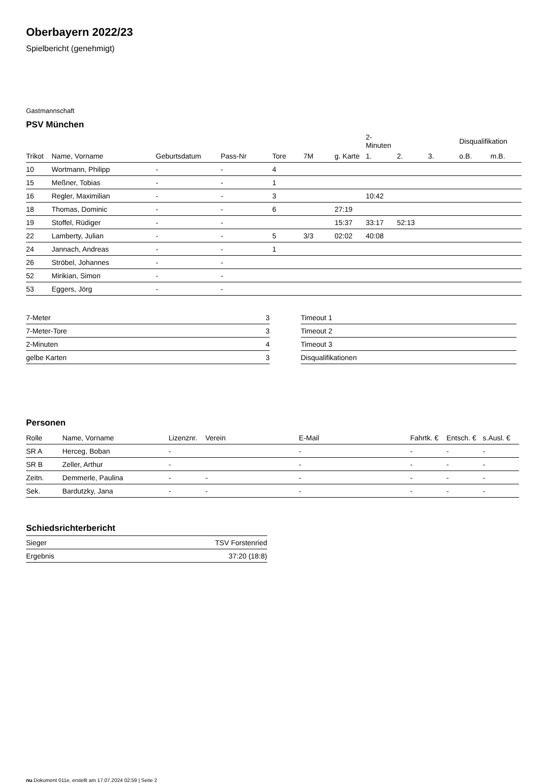Oberbayern 2022/23
Spielbericht (genehmigt)
Gastmannschaft
PSV München
| | | | | | | | 2-Minuten | | | Disqualifikation | |
| --- | --- | --- | --- | --- | --- | --- | --- | --- | --- | --- | --- |
| Trikot | Name, Vorname | Geburtsdatum | Pass-Nr | Tore | 7M | g. Karte | 1. | 2. | 3. | o.B. | m.B. |
| 10 | Wortmann, Philipp | - | - | 4 | | | | | | | |
| 15 | Meßner, Tobias | - | - | 1 | | | | | | | |
| 16 | Regler, Maximilian | - | - | 3 | | | 10:42 | | | | |
| 18 | Thomas, Dominic | - | - | 6 | | 27:19 | | | | | |
| 19 | Stoffel, Rüdiger | - | - | | | 15:37 | 33:17 | 52:13 | | | |
| 22 | Lamberty, Julian | - | - | 5 | 3/3 | 02:02 | 40:08 | | | | |
| 24 | Jannach, Andreas | - | - | 1 | | | | | | | |
| 26 | Ströbel, Johannes | - | - | | | | | | | | |
| 52 | Mirikian, Simon | - | - | | | | | | | | |
| 53 | Eggers, Jörg | - | - | | | | | | | | |
| 7-Meter | 3 |
| 7-Meter-Tore | 3 |
| 2-Minuten | 4 |
| gelbe Karten | 3 |
| Timeout 1 |
| Timeout 2 |
| Timeout 3 |
| Disqualifikationen |
Personen
| Rolle | Name, Vorname | Lizenznr. | Verein | E-Mail | Fahrtk. € | Entsch. € | s.Ausl. € |
| --- | --- | --- | --- | --- | --- | --- | --- |
| SR A | Herceg, Boban | - | | - | - | - | - |
| SR B | Zeller, Arthur | - | | - | - | - | - |
| Zeitn. | Demmerle, Paulina | - | - | - | - | - | - |
| Sek. | Bardutzky, Jana | - | - | - | - | - | - |
Schiedsrichterbericht
| Sieger | TSV Forstenried |
| Ergebnis | 37:20 (18:8) |
nu.Dokument 011e, erstellt am 17.07.2024 02:59 | Seite 2